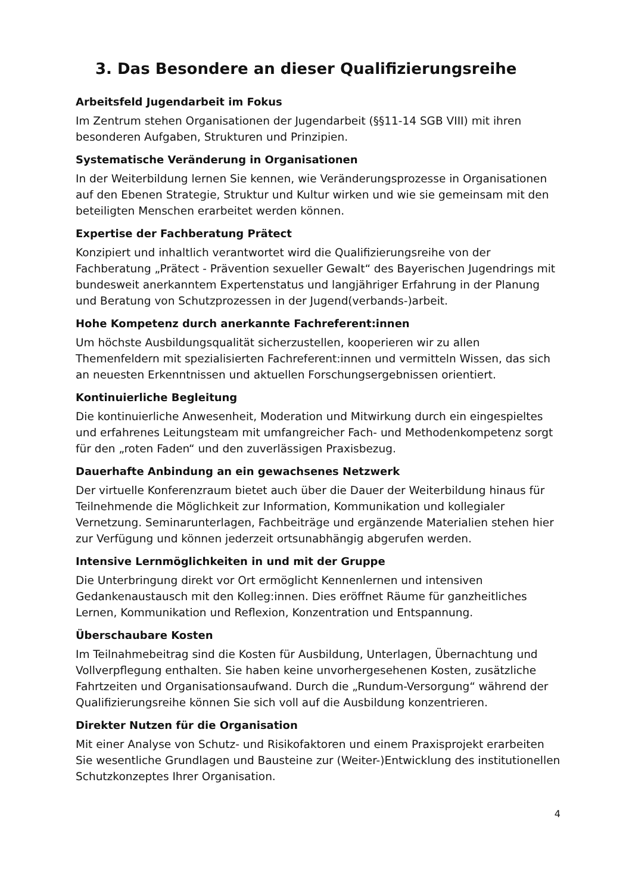3. Das Besondere an dieser Qualifizierungsreihe
Arbeitsfeld Jugendarbeit im Fokus
Im Zentrum stehen Organisationen der Jugendarbeit (§§11-14 SGB VIII) mit ihren besonderen Aufgaben, Strukturen und Prinzipien.
Systematische Veränderung in Organisationen
In der Weiterbildung lernen Sie kennen, wie Veränderungsprozesse in Organisationen auf den Ebenen Strategie, Struktur und Kultur wirken und wie sie gemeinsam mit den beteiligten Menschen erarbeitet werden können.
Expertise der Fachberatung Prätect
Konzipiert und inhaltlich verantwortet wird die Qualifizierungsreihe von der Fachberatung „Prätect - Prävention sexueller Gewalt“ des Bayerischen Jugendrings mit bundesweit anerkanntem Expertenstatus und langjähriger Erfahrung in der Planung und Beratung von Schutzprozessen in der Jugend(verbands-)arbeit.
Hohe Kompetenz durch anerkannte Fachreferent:innen
Um höchste Ausbildungsqualität sicherzustellen, kooperieren wir zu allen Themenfeldern mit spezialisierten Fachreferent:innen und vermitteln Wissen, das sich an neuesten Erkenntnissen und aktuellen Forschungsergebnissen orientiert.
Kontinuierliche Begleitung
Die kontinuierliche Anwesenheit, Moderation und Mitwirkung durch ein eingespieltes und erfahrenes Leitungsteam mit umfangreicher Fach- und Methodenkompetenz sorgt für den „roten Faden“ und den zuverlässigen Praxisbezug.
Dauerhafte Anbindung an ein gewachsenes Netzwerk
Der virtuelle Konferenzraum bietet auch über die Dauer der Weiterbildung hinaus für Teilnehmende die Möglichkeit zur Information, Kommunikation und kollegialer Vernetzung. Seminarunterlagen, Fachbeiträge und ergänzende Materialien stehen hier zur Verfügung und können jederzeit ortsunabhängig abgerufen werden.
Intensive Lernmöglichkeiten in und mit der Gruppe
Die Unterbringung direkt vor Ort ermöglicht Kennenlernen und intensiven Gedankenaustausch mit den Kolleg:innen. Dies eröffnet Räume für ganzheitliches Lernen, Kommunikation und Reflexion, Konzentration und Entspannung.
Überschaubare Kosten
Im Teilnahmebeitrag sind die Kosten für Ausbildung, Unterlagen, Übernachtung und Vollverpflegung enthalten. Sie haben keine unvorhergesehenen Kosten, zusätzliche Fahrtzeiten und Organisationsaufwand. Durch die „Rundum-Versorgung“ während der Qualifizierungsreihe können Sie sich voll auf die Ausbildung konzentrieren.
Direkter Nutzen für die Organisation
Mit einer Analyse von Schutz- und Risikofaktoren und einem Praxisprojekt erarbeiten Sie wesentliche Grundlagen und Bausteine zur (Weiter-)Entwicklung des institutionellen Schutzkonzeptes Ihrer Organisation.
4